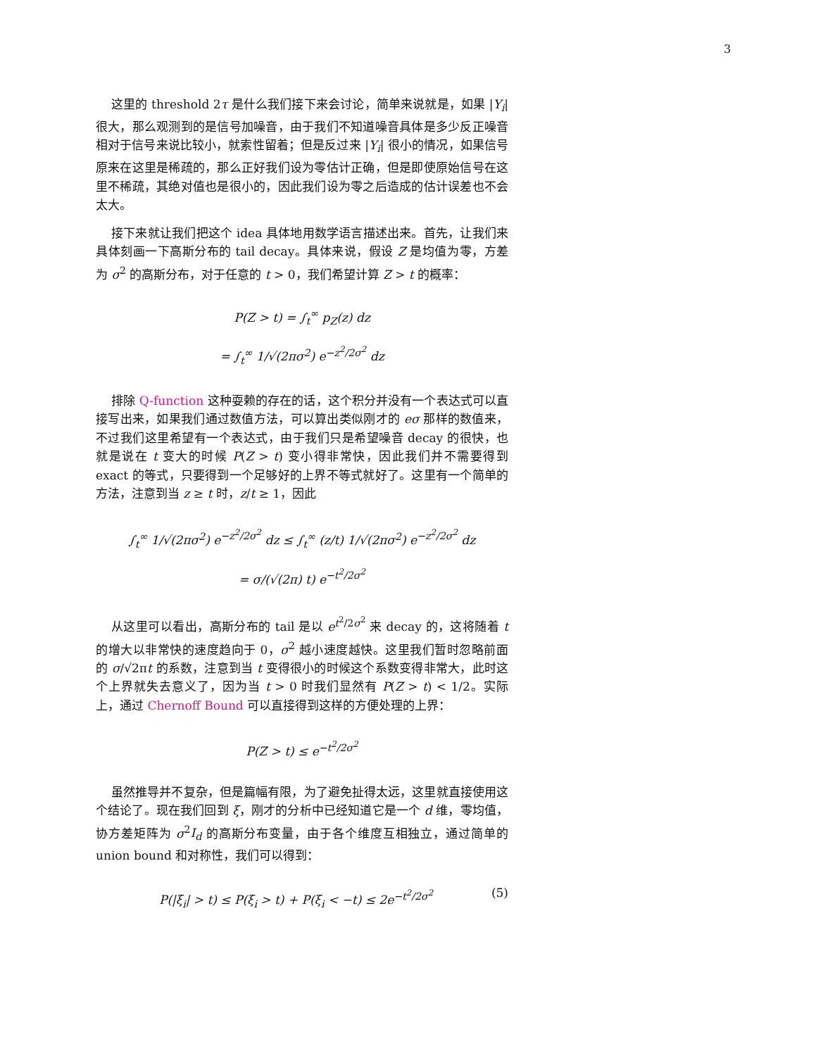3
这里的 threshold 2τ 是什么我们接下来会讨论，简单来说就是，如果 |Y<sub>i</sub>| 很大，那么观测到的是信号加噪音，由于我们不知道噪音具体是多少反正噪音相对于信号来说比较小，就索性留着；但是反过来 |Y<sub>i</sub>| 很小的情况，如果信号原来在这里是稀疏的，那么正好我们设为零估计正确，但是即使原始信号在这里不稀疏，其绝对值也是很小的，因此我们设为零之后造成的估计误差也不会太大。
接下来就让我们把这个 idea 具体地用数学语言描述出来。首先，让我们来具体刻画一下高斯分布的 tail decay。具体来说，假设 Z 是均值为零，方差为 σ<sup>2</sup> 的高斯分布，对于任意的 t > 0，我们希望计算 Z > t 的概率：
P(Z > t) = ∫<sub>t</sub><sup>∞</sup> p<sub>Z</sub>(z) dz
= ∫<sub>t</sub><sup>∞</sup> 1/√(2πσ<sup>2</sup>) e<sup>−z<sup>2</sup>/2σ<sup>2</sup></sup> dz
排除 Q-function 这种耍赖的存在的话，这个积分并没有一个表达式可以直接写出来，如果我们通过数值方法，可以算出类似刚才的 eσ 那样的数值来，不过我们这里希望有一个表达式，由于我们只是希望噪音 decay 的很快，也就是说在 t 变大的时候 P(Z > t) 变小得非常快，因此我们并不需要得到 exact 的等式，只要得到一个足够好的上界不等式就好了。这里有一个简单的方法，注意到当 z ≥ t 时，z/t ≥ 1，因此
∫<sub>t</sub><sup>∞</sup> 1/√(2πσ<sup>2</sup>) e<sup>−z<sup>2</sup>/2σ<sup>2</sup></sup> dz ≤ ∫<sub>t</sub><sup>∞</sup> (z/t) 1/√(2πσ<sup>2</sup>) e<sup>−z<sup>2</sup>/2σ<sup>2</sup></sup> dz
= σ/(√(2π) t) e<sup>−t<sup>2</sup>/2σ<sup>2</sup></sup>
从这里可以看出，高斯分布的 tail 是以 e<sup>t<sup>2</sup>/2σ<sup>2</sup></sup> 来 decay 的，这将随着 t 的增大以非常快的速度趋向于 0，σ<sup>2</sup> 越小速度越快。这里我们暂时忽略前面的 σ/√2πt 的系数，注意到当 t 变得很小的时候这个系数变得非常大，此时这个上界就失去意义了，因为当 t > 0 时我们显然有 P(Z > t) < 1/2。实际上，通过 Chernoff Bound 可以直接得到这样的方便处理的上界：
P(Z > t) ≤ e<sup>−t<sup>2</sup>/2σ<sup>2</sup></sup>
虽然推导并不复杂，但是篇幅有限，为了避免扯得太远，这里就直接使用这个结论了。现在我们回到 ξ，刚才的分析中已经知道它是一个 d 维，零均值，协方差矩阵为 σ<sup>2</sup>I<sub>d</sub> 的高斯分布变量，由于各个维度互相独立，通过简单的 union bound 和对称性，我们可以得到：
P(|ξ<sub>i</sub>| > t) ≤ P(ξ<sub>i</sub> > t) + P(ξ<sub>i</sub> < −t) ≤ 2e<sup>−t<sup>2</sup>/2σ<sup>2</sup></sup> (5)